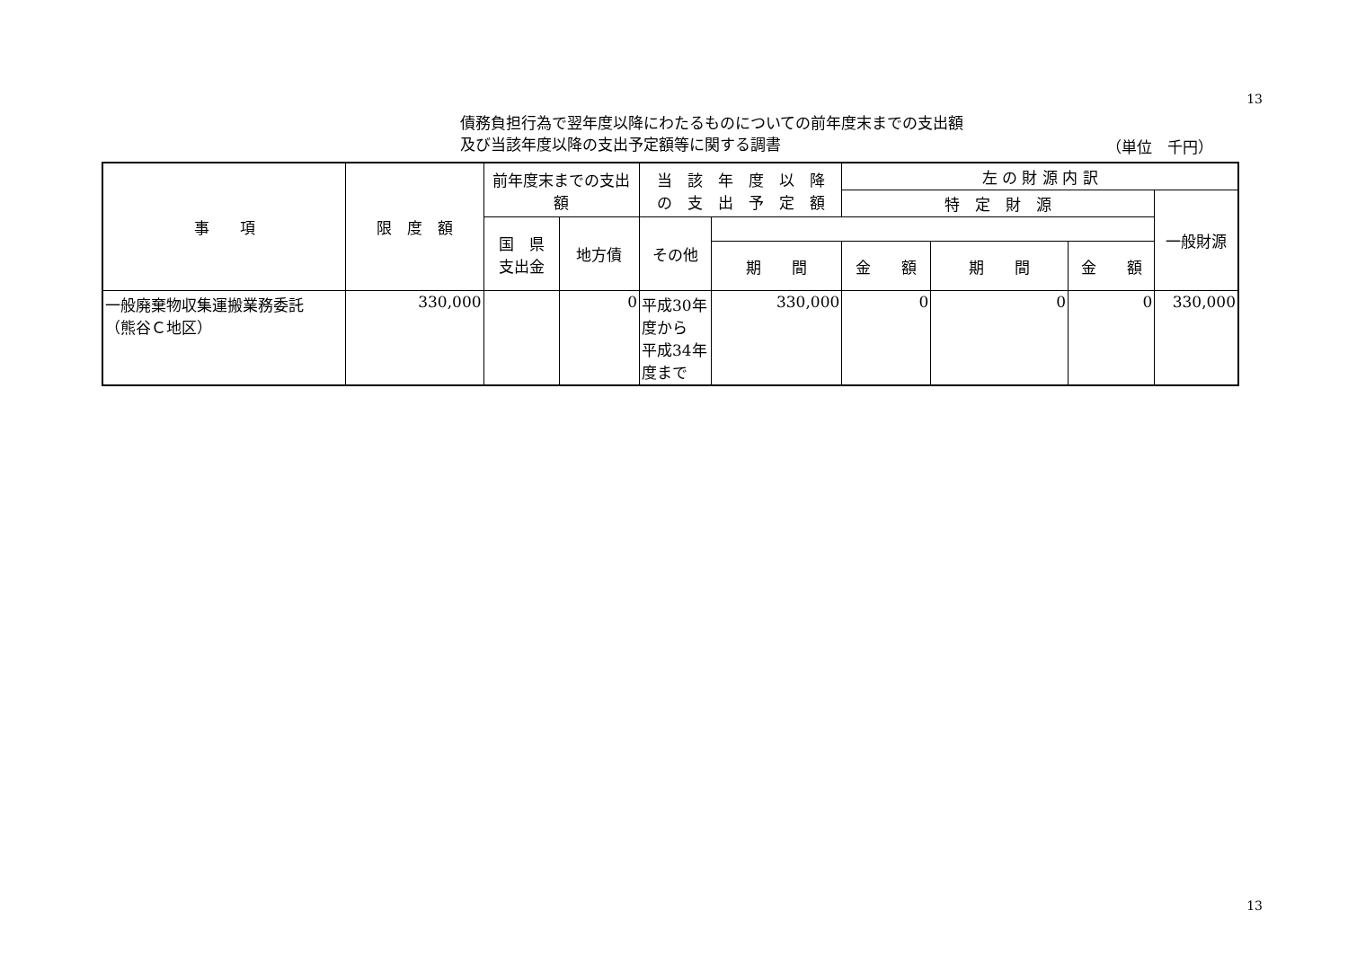13
債務負担行為で翌年度以降にわたるものについての前年度末までの支出額
及び当該年度以降の支出予定額等に関する調書
（単位　千円）
| 事 項 | 限 度 額 | 前年度末までの支出額 | | 当 該 年 度 以 降 の 支 出 予 定 額 | | 左 の 財 源 内 訳 | | | |
| --- | --- | --- | --- | --- | --- | --- | --- | --- | --- |
| | | | | | | 特 定 財 源 | | | 一般財源 |
| | | 国 県 支出金 | 地方債 | その他 | | | | | |
| | | | | | 期 間 | 金 額 | 期 間 | 金 額 | |
| 一般廃棄物収集運搬業務委託 （熊谷Ｃ地区） | 330,000 | | 0 | 平成30年度から 平成34年度まで | 330,000 | 0 | 0 | 0 | 330,000 |
13